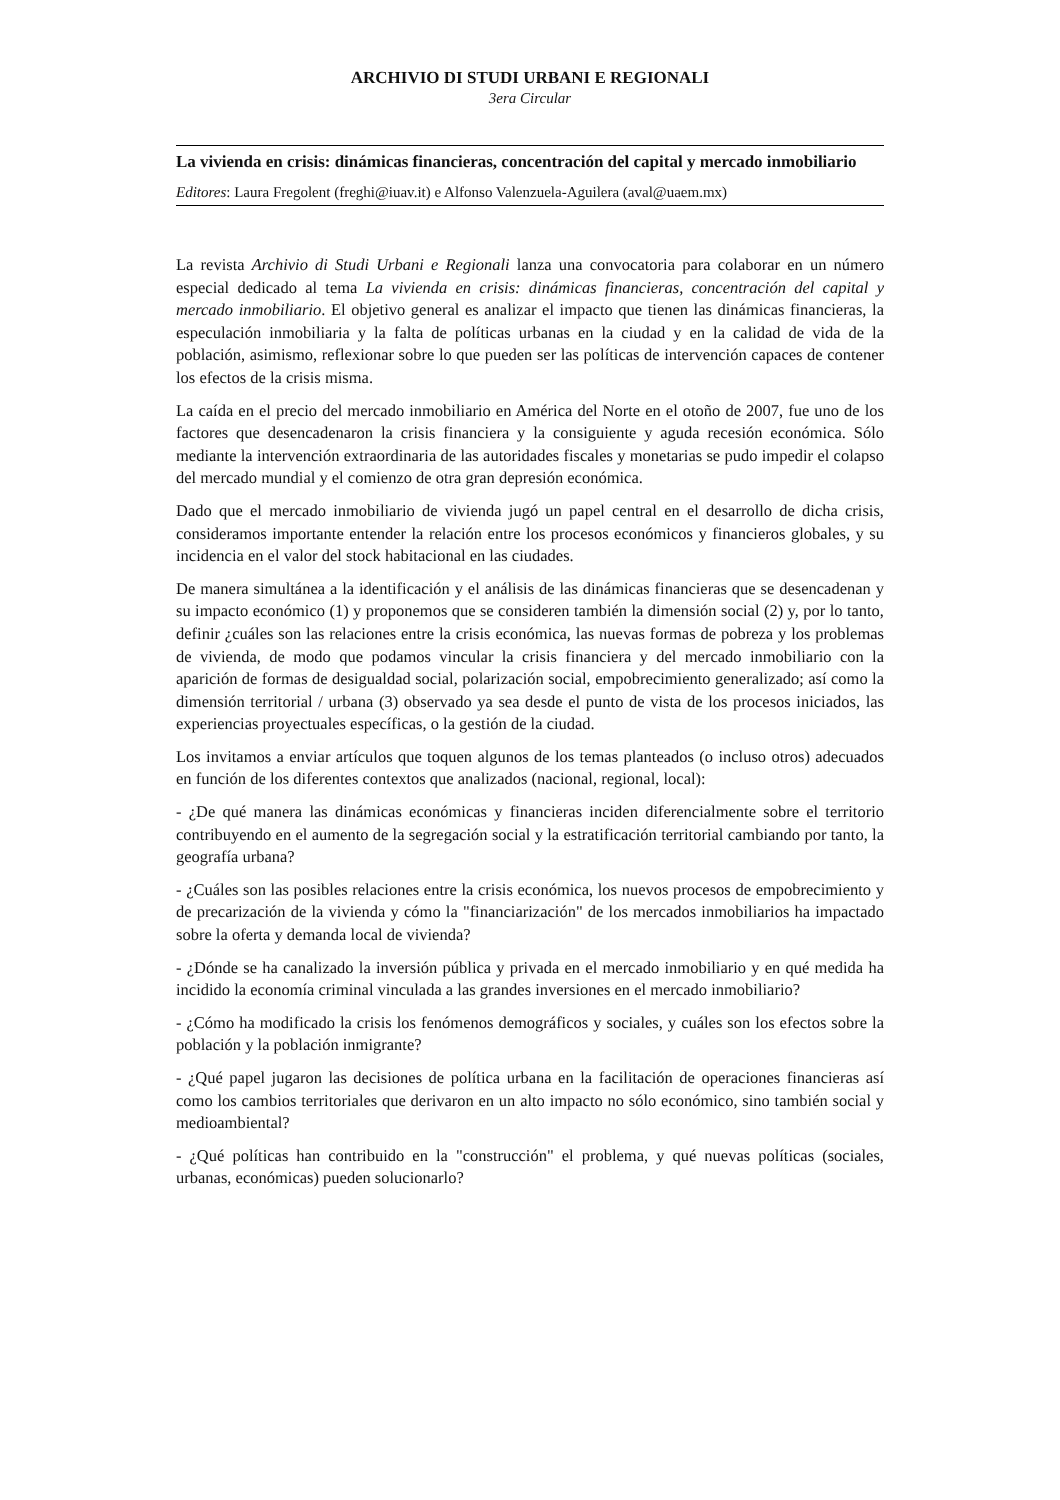ARCHIVIO DI STUDI URBANI E REGIONALI
3era Circular
La vivienda en crisis: dinámicas financieras, concentración del capital y mercado inmobiliario
Editores: Laura Fregolent (freghi@iuav.it) e Alfonso Valenzuela-Aguilera (aval@uaem.mx)
La revista Archivio di Studi Urbani e Regionali lanza una convocatoria para colaborar en un número especial dedicado al tema La vivienda en crisis: dinámicas financieras, concentración del capital y mercado inmobiliario. El objetivo general es analizar el impacto que tienen las dinámicas financieras, la especulación inmobiliaria y la falta de políticas urbanas en la ciudad y en la calidad de vida de la población, asimismo, reflexionar sobre lo que pueden ser las políticas de intervención capaces de contener los efectos de la crisis misma.
La caída en el precio del mercado inmobiliario en América del Norte en el otoño de 2007, fue uno de los factores que desencadenaron la crisis financiera y la consiguiente y aguda recesión económica. Sólo mediante la intervención extraordinaria de las autoridades fiscales y monetarias se pudo impedir el colapso del mercado mundial y el comienzo de otra gran depresión económica.
Dado que el mercado inmobiliario de vivienda jugó un papel central en el desarrollo de dicha crisis, consideramos importante entender la relación entre los procesos económicos y financieros globales, y su incidencia en el valor del stock habitacional en las ciudades.
De manera simultánea a la identificación y el análisis de las dinámicas financieras que se desencadenan y su impacto económico (1) y proponemos que se consideren también la dimensión social (2) y, por lo tanto, definir ¿cuáles son las relaciones entre la crisis económica, las nuevas formas de pobreza y los problemas de vivienda, de modo que podamos vincular la crisis financiera y del mercado inmobiliario con la aparición de formas de desigualdad social, polarización social, empobrecimiento generalizado; así como la dimensión territorial / urbana (3) observado ya sea desde el punto de vista de los procesos iniciados, las experiencias proyectuales específicas, o la gestión de la ciudad.
Los invitamos a enviar artículos que toquen algunos de los temas planteados (o incluso otros) adecuados en función de los diferentes contextos que analizados (nacional, regional, local):
- ¿De qué manera las dinámicas económicas y financieras inciden diferencialmente sobre el territorio contribuyendo en el aumento de la segregación social y la estratificación territorial cambiando por tanto, la geografía urbana?
- ¿Cuáles son las posibles relaciones entre la crisis económica, los nuevos procesos de empobrecimiento y de precarización de la vivienda y cómo la "financiarización" de los mercados inmobiliarios ha impactado sobre la oferta y demanda local de vivienda?
- ¿Dónde se ha canalizado la inversión pública y privada en el mercado inmobiliario y en qué medida ha incidido la economía criminal vinculada a las grandes inversiones en el mercado inmobiliario?
- ¿Cómo ha modificado la crisis los fenómenos demográficos y sociales, y cuáles son los efectos sobre la población y la población inmigrante?
- ¿Qué papel jugaron las decisiones de política urbana en la facilitación de operaciones financieras así como los cambios territoriales que derivaron en un alto impacto no sólo económico, sino también social y medioambiental?
- ¿Qué políticas han contribuido en la "construcción" el problema, y qué nuevas políticas (sociales, urbanas, económicas) pueden solucionarlo?